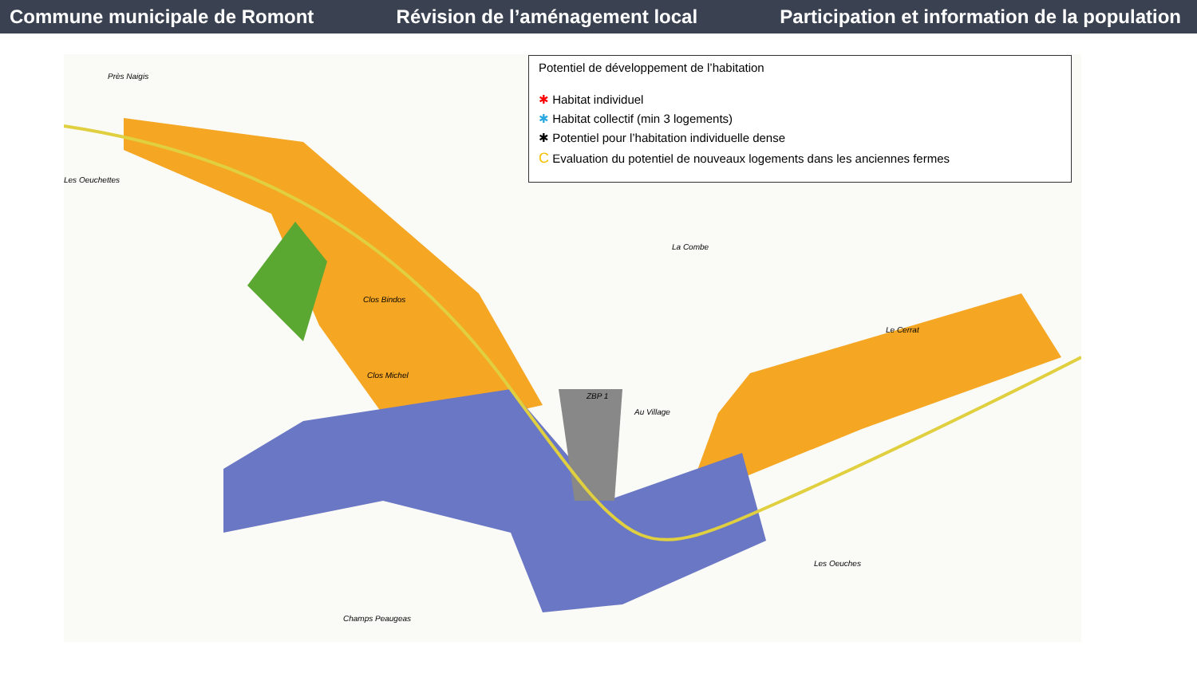Commune municipale de Romont
Révision de l’aménagement local
Participation et information de la population
Près Naigis
Les Oeuchettes
Clos Bindos
Clos Michel
La Combe
Au Village
Les Oeuches
Champs Peaugeas
Le Cerrat
ZBP 1
Potentiel de développement de l’habitation
✱ Habitat individuel
✱ Habitat collectif (min 3 logements)
✱ Potentiel pour l’habitation individuelle dense
C Evaluation du potentiel de nouveaux logements dans les anciennes fermes